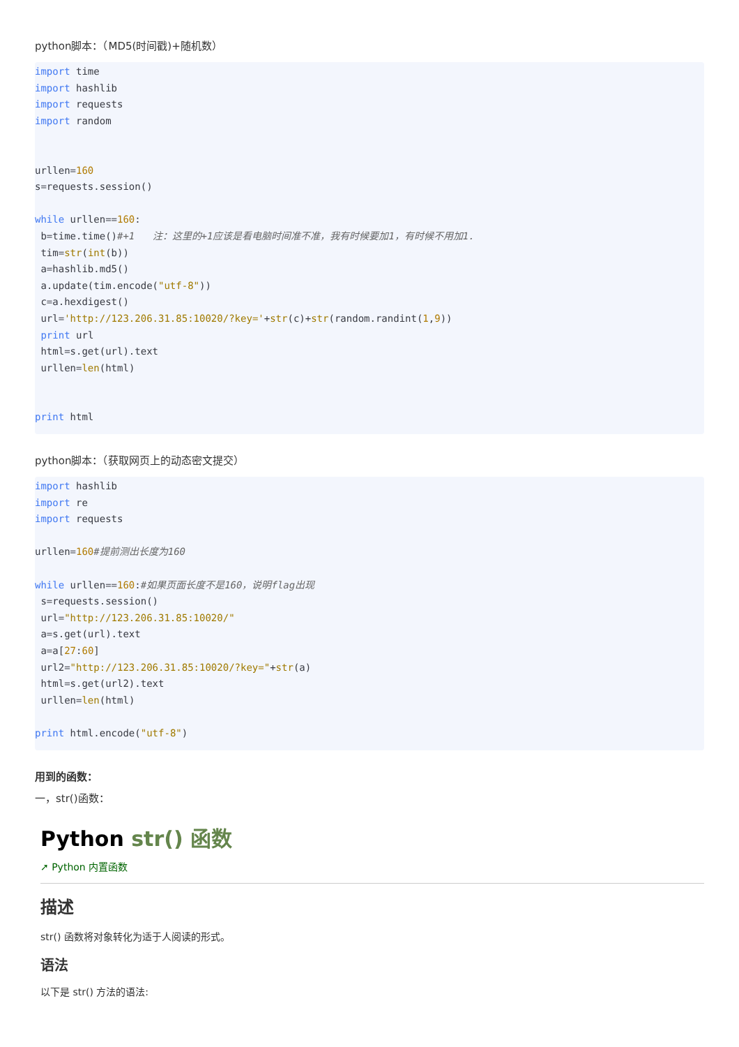python脚本：（MD5(时间戳)+随机数）
import time
import hashlib
import requests
import random


urllen=160
s=requests.session()

while urllen==160:
 b=time.time()#+1   注：这里的+1应该是看电脑时间准不准，我有时候要加1，有时候不用加1.
 tim=str(int(b))
 a=hashlib.md5()
 a.update(tim.encode("utf-8"))
 c=a.hexdigest()
 url='http://123.206.31.85:10020/?key='+str(c)+str(random.randint(1,9))
 print url
 html=s.get(url).text
 urllen=len(html)


print html
python脚本：（获取网页上的动态密文提交）
import hashlib
import re
import requests

urllen=160#提前测出长度为160

while urllen==160:#如果页面长度不是160，说明flag出现
 s=requests.session()
 url="http://123.206.31.85:10020/"
 a=s.get(url).text
 a=a[27:60]
 url2="http://123.206.31.85:10020/?key="+str(a)
 html=s.get(url2).text
 urllen=len(html)

print html.encode("utf-8")
用到的函数：
一，str()函数：
Python str() 函数
➚ Python 内置函数
描述
str() 函数将对象转化为适于人阅读的形式。
语法
以下是 str() 方法的语法: